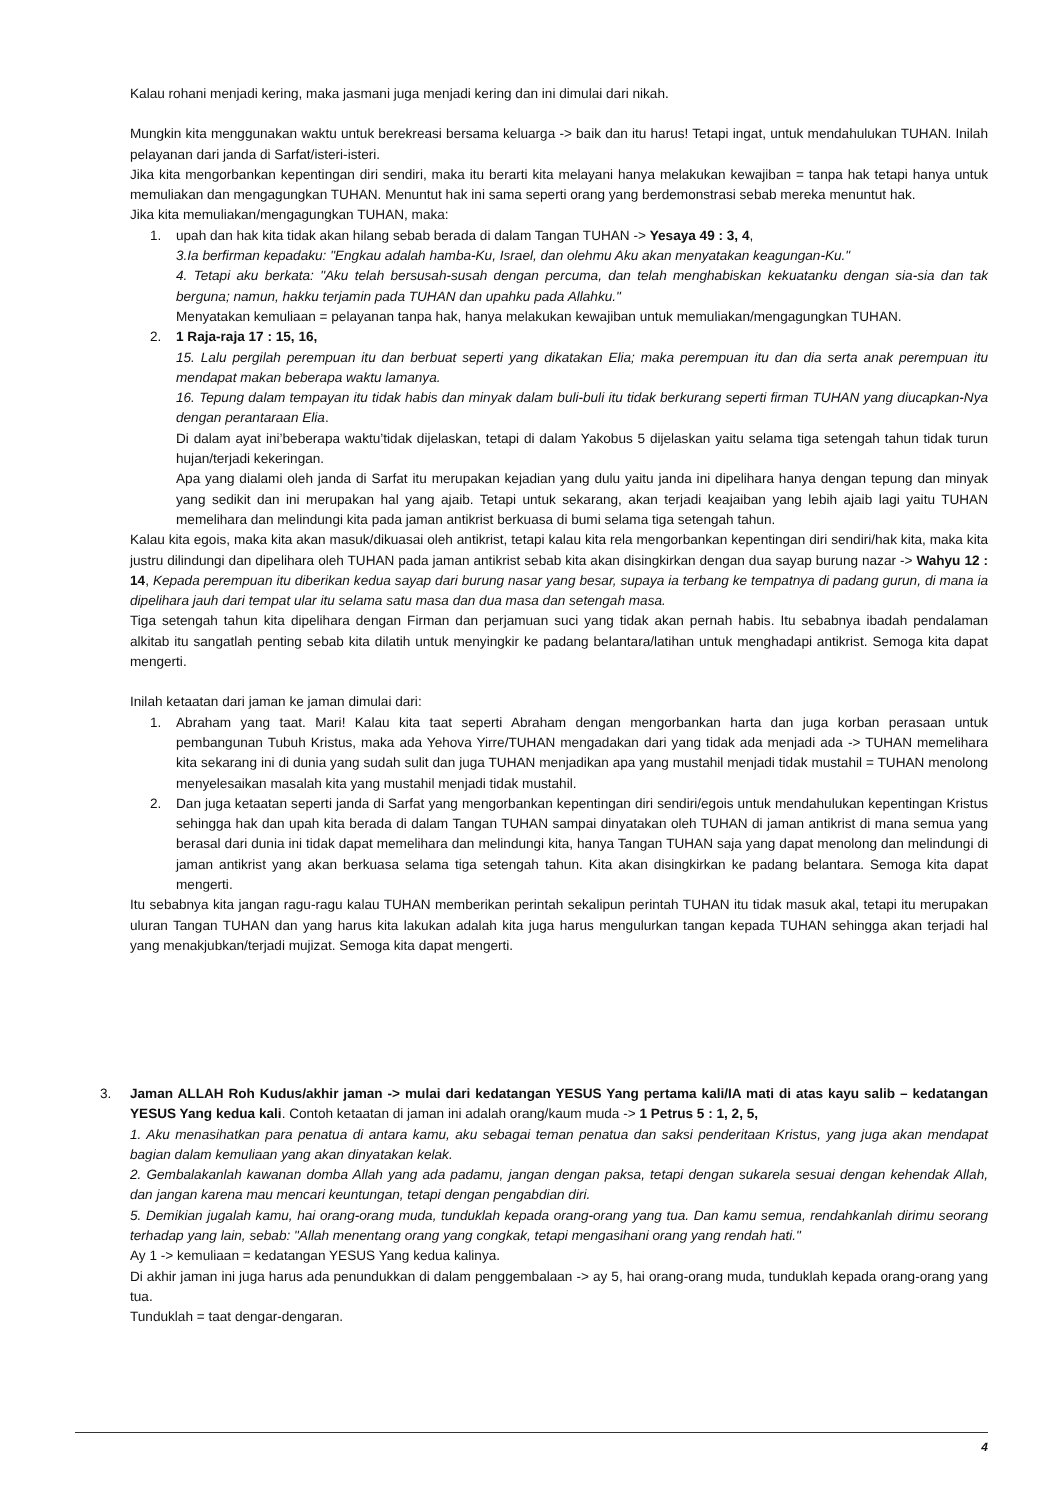Kalau rohani menjadi kering, maka jasmani juga menjadi kering dan ini dimulai dari nikah.
Mungkin kita menggunakan waktu untuk berekreasi bersama keluarga -> baik dan itu harus! Tetapi ingat, untuk mendahulukan TUHAN. Inilah pelayanan dari janda di Sarfat/isteri-isteri.
Jika kita mengorbankan kepentingan diri sendiri, maka itu berarti kita melayani hanya melakukan kewajiban = tanpa hak tetapi hanya untuk memuliakan dan mengagungkan TUHAN. Menuntut hak ini sama seperti orang yang berdemonstrasi sebab mereka menuntut hak.
Jika kita memuliakan/mengagungkan TUHAN, maka:
1. upah dan hak kita tidak akan hilang sebab berada di dalam Tangan TUHAN -> Yesaya 49 : 3, 4,
3.Ia berfirman kepadaku: "Engkau adalah hamba-Ku, Israel, dan olehmu Aku akan menyatakan keagungan-Ku."
4. Tetapi aku berkata: "Aku telah bersusah-susah dengan percuma, dan telah menghabiskan kekuatanku dengan sia-sia dan tak berguna; namun, hakku terjamin pada TUHAN dan upahku pada Allahku."
Menyatakan kemuliaan = pelayanan tanpa hak, hanya melakukan kewajiban untuk memuliakan/mengagungkan TUHAN.
2. 1 Raja-raja 17 : 15, 16,
15. Lalu pergilah perempuan itu dan berbuat seperti yang dikatakan Elia; maka perempuan itu dan dia serta anak perempuan itu mendapat makan beberapa waktu lamanya.
16. Tepung dalam tempayan itu tidak habis dan minyak dalam buli-buli itu tidak berkurang seperti firman TUHAN yang diucapkan-Nya dengan perantaraan Elia.
Di dalam ayat ini’beberapa waktu’tidak dijelaskan, tetapi di dalam Yakobus 5 dijelaskan yaitu selama tiga setengah tahun tidak turun hujan/terjadi kekeringan.
Apa yang dialami oleh janda di Sarfat itu merupakan kejadian yang dulu yaitu janda ini dipelihara hanya dengan tepung dan minyak yang sedikit dan ini merupakan hal yang ajaib. Tetapi untuk sekarang, akan terjadi keajaiban yang lebih ajaib lagi yaitu TUHAN memelihara dan melindungi kita pada jaman antikrist berkuasa di bumi selama tiga setengah tahun.
Kalau kita egois, maka kita akan masuk/dikuasai oleh antikrist, tetapi kalau kita rela mengorbankan kepentingan diri sendiri/hak kita, maka kita justru dilindungi dan dipelihara oleh TUHAN pada jaman antikrist sebab kita akan disingkirkan dengan dua sayap burung nazar -> Wahyu 12 : 14, Kepada perempuan itu diberikan kedua sayap dari burung nasar yang besar, supaya ia terbang ke tempatnya di padang gurun, di mana ia dipelihara jauh dari tempat ular itu selama satu masa dan dua masa dan setengah masa.
Tiga setengah tahun kita dipelihara dengan Firman dan perjamuan suci yang tidak akan pernah habis. Itu sebabnya ibadah pendalaman alkitab itu sangatlah penting sebab kita dilatih untuk menyingkir ke padang belantara/latihan untuk menghadapi antikrist. Semoga kita dapat mengerti.
Inilah ketaatan dari jaman ke jaman dimulai dari:
1. Abraham yang taat. Mari! Kalau kita taat seperti Abraham dengan mengorbankan harta dan juga korban perasaan untuk pembangunan Tubuh Kristus, maka ada Yehova Yirre/TUHAN mengadakan dari yang tidak ada menjadi ada -> TUHAN memelihara kita sekarang ini di dunia yang sudah sulit dan juga TUHAN menjadikan apa yang mustahil menjadi tidak mustahil = TUHAN menolong menyelesaikan masalah kita yang mustahil menjadi tidak mustahil.
2. Dan juga ketaatan seperti janda di Sarfat yang mengorbankan kepentingan diri sendiri/egois untuk mendahulukan kepentingan Kristus sehingga hak dan upah kita berada di dalam Tangan TUHAN sampai dinyatakan oleh TUHAN di jaman antikrist di mana semua yang berasal dari dunia ini tidak dapat memelihara dan melindungi kita, hanya Tangan TUHAN saja yang dapat menolong dan melindungi di jaman antikrist yang akan berkuasa selama tiga setengah tahun. Kita akan disingkirkan ke padang belantara. Semoga kita dapat mengerti.
Itu sebabnya kita jangan ragu-ragu kalau TUHAN memberikan perintah sekalipun perintah TUHAN itu tidak masuk akal, tetapi itu merupakan uluran Tangan TUHAN dan yang harus kita lakukan adalah kita juga harus mengulurkan tangan kepada TUHAN sehingga akan terjadi hal yang menakjubkan/terjadi mujizat. Semoga kita dapat mengerti.
3. Jaman ALLAH Roh Kudus/akhir jaman -> mulai dari kedatangan YESUS Yang pertama kali/IA mati di atas kayu salib – kedatangan YESUS Yang kedua kali. Contoh ketaatan di jaman ini adalah orang/kaum muda -> 1 Petrus 5 : 1, 2, 5,
1. Aku menasihatkan para penatua di antara kamu, aku sebagai teman penatua dan saksi penderitaan Kristus, yang juga akan mendapat bagian dalam kemuliaan yang akan dinyatakan kelak.
2. Gembalakanlah kawanan domba Allah yang ada padamu, jangan dengan paksa, tetapi dengan sukarela sesuai dengan kehendak Allah, dan jangan karena mau mencari keuntungan, tetapi dengan pengabdian diri.
5. Demikian jugalah kamu, hai orang-orang muda, tunduklah kepada orang-orang yang tua. Dan kamu semua, rendahkanlah dirimu seorang terhadap yang lain, sebab: "Allah menentang orang yang congkak, tetapi mengasihani orang yang rendah hati."
Ay 1 -> kemuliaan = kedatangan YESUS Yang kedua kalinya.
Di akhir jaman ini juga harus ada penundukkan di dalam penggembalaan -> ay 5, hai orang-orang muda, tunduklah kepada orang-orang yang tua.
Tunduklah = taat dengar-dengaran.
4